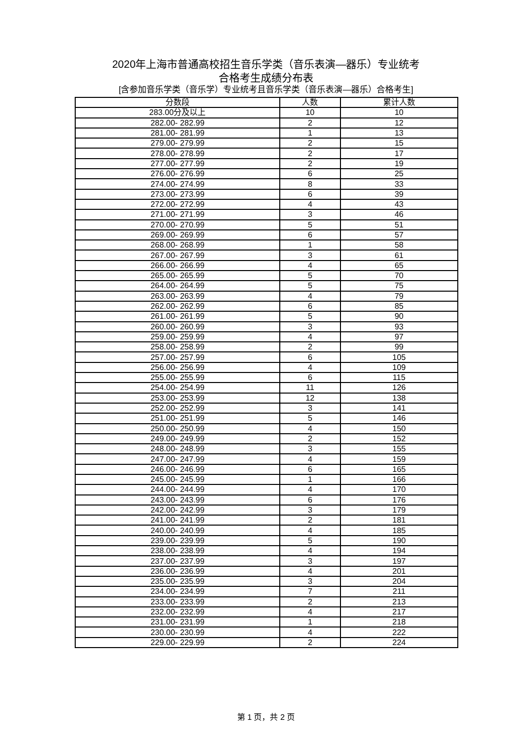2020年上海市普通高校招生音乐学类（音乐表演—器乐）专业统考
合格考生成绩分布表
[含参加音乐学类（音乐学）专业统考且音乐学类（音乐表演—器乐）合格考生]
| 分数段 | 人数 | 累计人数 |
| --- | --- | --- |
| 283.00分及以上 | 10 | 10 |
| 282.00- 282.99 | 2 | 12 |
| 281.00- 281.99 | 1 | 13 |
| 279.00- 279.99 | 2 | 15 |
| 278.00- 278.99 | 2 | 17 |
| 277.00- 277.99 | 2 | 19 |
| 276.00- 276.99 | 6 | 25 |
| 274.00- 274.99 | 8 | 33 |
| 273.00- 273.99 | 6 | 39 |
| 272.00- 272.99 | 4 | 43 |
| 271.00- 271.99 | 3 | 46 |
| 270.00- 270.99 | 5 | 51 |
| 269.00- 269.99 | 6 | 57 |
| 268.00- 268.99 | 1 | 58 |
| 267.00- 267.99 | 3 | 61 |
| 266.00- 266.99 | 4 | 65 |
| 265.00- 265.99 | 5 | 70 |
| 264.00- 264.99 | 5 | 75 |
| 263.00- 263.99 | 4 | 79 |
| 262.00- 262.99 | 6 | 85 |
| 261.00- 261.99 | 5 | 90 |
| 260.00- 260.99 | 3 | 93 |
| 259.00- 259.99 | 4 | 97 |
| 258.00- 258.99 | 2 | 99 |
| 257.00- 257.99 | 6 | 105 |
| 256.00- 256.99 | 4 | 109 |
| 255.00- 255.99 | 6 | 115 |
| 254.00- 254.99 | 11 | 126 |
| 253.00- 253.99 | 12 | 138 |
| 252.00- 252.99 | 3 | 141 |
| 251.00- 251.99 | 5 | 146 |
| 250.00- 250.99 | 4 | 150 |
| 249.00- 249.99 | 2 | 152 |
| 248.00- 248.99 | 3 | 155 |
| 247.00- 247.99 | 4 | 159 |
| 246.00- 246.99 | 6 | 165 |
| 245.00- 245.99 | 1 | 166 |
| 244.00- 244.99 | 4 | 170 |
| 243.00- 243.99 | 6 | 176 |
| 242.00- 242.99 | 3 | 179 |
| 241.00- 241.99 | 2 | 181 |
| 240.00- 240.99 | 4 | 185 |
| 239.00- 239.99 | 5 | 190 |
| 238.00- 238.99 | 4 | 194 |
| 237.00- 237.99 | 3 | 197 |
| 236.00- 236.99 | 4 | 201 |
| 235.00- 235.99 | 3 | 204 |
| 234.00- 234.99 | 7 | 211 |
| 233.00- 233.99 | 2 | 213 |
| 232.00- 232.99 | 4 | 217 |
| 231.00- 231.99 | 1 | 218 |
| 230.00- 230.99 | 4 | 222 |
| 229.00- 229.99 | 2 | 224 |
第 1 页，共 2 页